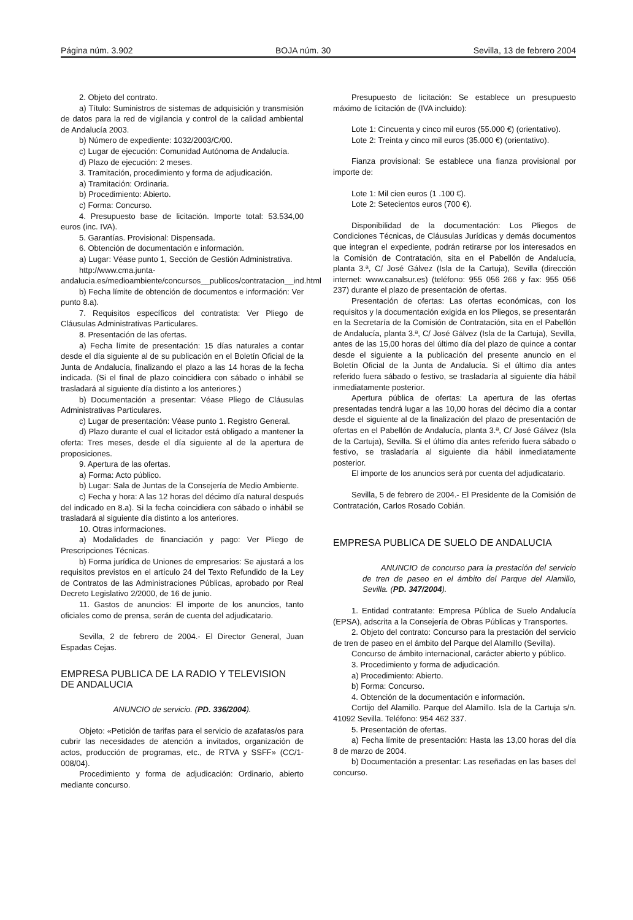Página núm. 3.902 BOJA núm. 30 Sevilla, 13 de febrero 2004
2. Objeto del contrato.
a) Título: Suministros de sistemas de adquisición y transmisión de datos para la red de vigilancia y control de la calidad ambiental de Andalucía 2003.
b) Número de expediente: 1032/2003/C/00.
c) Lugar de ejecución: Comunidad Autónoma de Andalucía.
d) Plazo de ejecución: 2 meses.
3. Tramitación, procedimiento y forma de adjudicación.
a) Tramitación: Ordinaria.
b) Procedimiento: Abierto.
c) Forma: Concurso.
4. Presupuesto base de licitación. Importe total: 53.534,00 euros (inc. IVA).
5. Garantías. Provisional: Dispensada.
6. Obtención de documentación e información.
a) Lugar: Véase punto 1, Sección de Gestión Administrativa.
http://www.cma.junta-andalucia.es/medioambiente/concursos__publicos/contratacion__ind.html
b) Fecha límite de obtención de documentos e información: Ver punto 8.a).
7. Requisitos específicos del contratista: Ver Pliego de Cláusulas Administrativas Particulares.
8. Presentación de las ofertas.
a) Fecha límite de presentación: 15 días naturales a contar desde el día siguiente al de su publicación en el Boletín Oficial de la Junta de Andalucía, finalizando el plazo a las 14 horas de la fecha indicada. (Si el final de plazo coincidiera con sábado o inhábil se trasladará al siguiente día distinto a los anteriores.)
b) Documentación a presentar: Véase Pliego de Cláusulas Administrativas Particulares.
c) Lugar de presentación: Véase punto 1. Registro General.
d) Plazo durante el cual el licitador está obligado a mantener la oferta: Tres meses, desde el día siguiente al de la apertura de proposiciones.
9. Apertura de las ofertas.
a) Forma: Acto público.
b) Lugar: Sala de Juntas de la Consejería de Medio Ambiente.
c) Fecha y hora: A las 12 horas del décimo día natural después del indicado en 8.a). Si la fecha coincidiera con sábado o inhábil se trasladará al siguiente día distinto a los anteriores.
10. Otras informaciones.
a) Modalidades de financiación y pago: Ver Pliego de Prescripciones Técnicas.
b) Forma jurídica de Uniones de empresarios: Se ajustará a los requisitos previstos en el artículo 24 del Texto Refundido de la Ley de Contratos de las Administraciones Públicas, aprobado por Real Decreto Legislativo 2/2000, de 16 de junio.
11. Gastos de anuncios: El importe de los anuncios, tanto oficiales como de prensa, serán de cuenta del adjudicatario.
Sevilla, 2 de febrero de 2004.- El Director General, Juan Espadas Cejas.
EMPRESA PUBLICA DE LA RADIO Y TELEVISION
DE ANDALUCIA
ANUNCIO de servicio. (PD. 336/2004).
Objeto: «Petición de tarifas para el servicio de azafatas/os para cubrir las necesidades de atención a invitados, organización de actos, producción de programas, etc., de RTVA y SSFF» (CC/1-008/04).
Procedimiento y forma de adjudicación: Ordinario, abierto mediante concurso.
Presupuesto de licitación: Se establece un presupuesto máximo de licitación de (IVA incluido):
Lote 1: Cincuenta y cinco mil euros (55.000 €) (orientativo).
Lote 2: Treinta y cinco mil euros (35.000 €) (orientativo).
Fianza provisional: Se establece una fianza provisional por importe de:
Lote 1: Mil cien euros (1 .100 €).
Lote 2: Setecientos euros (700 €).
Disponibilidad de la documentación: Los Pliegos de Condiciones Técnicas, de Cláusulas Jurídicas y demás documentos que integran el expediente, podrán retirarse por los interesados en la Comisión de Contratación, sita en el Pabellón de Andalucía, planta 3.ª, C/ José Gálvez (Isla de la Cartuja), Sevilla (dirección internet: www.canalsur.es) (teléfono: 955 056 266 y fax: 955 056 237) durante el plazo de presentación de ofertas.
Presentación de ofertas: Las ofertas económicas, con los requisitos y la documentación exigida en los Pliegos, se presentarán en la Secretaría de la Comisión de Contratación, sita en el Pabellón de Andalucía, planta 3.ª, C/ José Gálvez (Isla de la Cartuja), Sevilla, antes de las 15,00 horas del último día del plazo de quince a contar desde el siguiente a la publicación del presente anuncio en el Boletín Oficial de la Junta de Andalucía. Si el último día antes referido fuera sábado o festivo, se trasladaría al siguiente día hábil inmediatamente posterior.
Apertura pública de ofertas: La apertura de las ofertas presentadas tendrá lugar a las 10,00 horas del décimo día a contar desde el siguiente al de la finalización del plazo de presentación de ofertas en el Pabellón de Andalucía, planta 3.ª, C/ José Gálvez (Isla de la Cartuja), Sevilla. Si el último día antes referido fuera sábado o festivo, se trasladaría al siguiente dia hábil inmediatamente posterior.
El importe de los anuncios será por cuenta del adjudicatario.
Sevilla, 5 de febrero de 2004.- El Presidente de la Comisión de Contratación, Carlos Rosado Cobián.
EMPRESA PUBLICA DE SUELO DE ANDALUCIA
ANUNCIO de concurso para la prestación del servicio de tren de paseo en el ámbito del Parque del Alamillo, Sevilla. (PD. 347/2004).
1. Entidad contratante: Empresa Pública de Suelo Andalucía (EPSA), adscrita a la Consejería de Obras Públicas y Transportes.
2. Objeto del contrato: Concurso para la prestación del servicio de tren de paseo en el ámbito del Parque del Alamillo (Sevilla).
Concurso de ámbito internacional, carácter abierto y público.
3. Procedimiento y forma de adjudicación.
a) Procedimiento: Abierto.
b) Forma: Concurso.
4. Obtención de la documentación e información.
Cortijo del Alamillo. Parque del Alamillo. Isla de la Cartuja s/n. 41092 Sevilla. Teléfono: 954 462 337.
5. Presentación de ofertas.
a) Fecha límite de presentación: Hasta las 13,00 horas del día 8 de marzo de 2004.
b) Documentación a presentar: Las reseñadas en las bases del concurso.